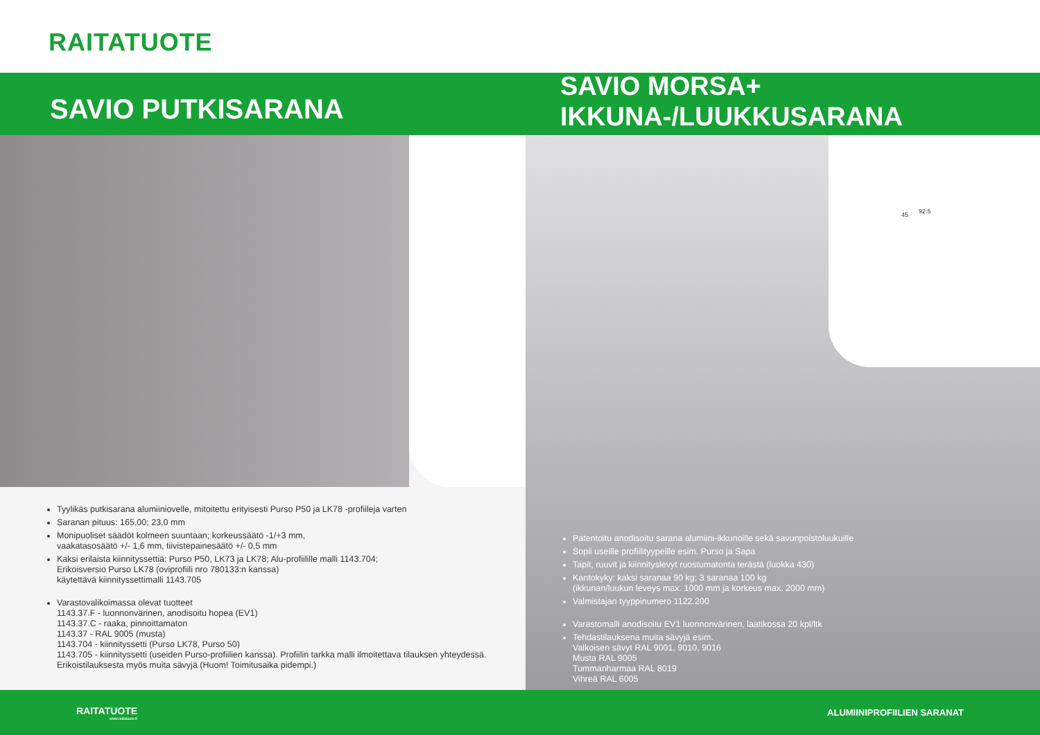RAITATUOTE
SAVIO PUTKISARANA
SAVIO MORSA+
IKKUNA-/LUUKKUSARANA
Tyylikäs putkisarana alumiiniovelle, mitoitettu erityisesti Purso P50 ja LK78 -profiileja varten
Saranan pituus: 165,00; 23,0 mm
Monipuoliset säädöt kolmeen suuntaan; korkeussäätö -1/+3 mm,
vaakatasosäätö +/- 1,6 mm, tiivistepainesäätö +/- 0,5 mm
Kaksi erilaista kiinnityssettiä: Purso P50, LK73 ja LK78; Alu-profiilille malli 1143.704;
Erikoisversio Purso LK78 (oviprofiili nro 780133:n kanssa)
käytettävä kiinnityssettimalli 1143.705
Varastovalikoimassa olevat tuotteet
1143.37.F - luonnonvärinen, anodisoitu hopea (EV1)
1143.37.C - raaka, pinnoittamaton
1143.37 - RAL 9005 (musta)
1143.704 - kiinnityssetti (Purso LK78, Purso 50)
1143.705 - kiinnityssetti (useiden Purso-profiilien kanssa). Profiilin tarkka malli ilmoitettava tilauksen yhteydessä.
Erikoistilauksesta myös muita sävyjä (Huom! Toimitusaika pidempi.)
45 92.5
Patentoitu anodisoitu sarana alumiini-ikkunoille sekä savunpoistoluukuille
Sopii useille profiilityypeille esim. Purso ja Sapa
Tapit, ruuvit ja kiinnityslevyt ruostumatonta terästä (luokka 430)
Kantokyky: kaksi saranaa 90 kg; 3 saranaa 100 kg
(ikkunan/luukun leveys max. 1000 mm ja korkeus max. 2000 mm)
Valmistajan tyyppinumero 1122.200
Varastomalli anodisoitu EV1 luonnonvärinen, laatikossa 20 kpl/ltk
Tehdastilauksena muita sävyjä esim.
Valkoisen sävyt RAL 9001, 9010, 9016
Musta RAL 9005
Tummanharmaa RAL 8019
Vihreä RAL 6005
RAITATUOTE
www.raitatuote.fi
ALUMIINIPROFIILIEN SARANAT